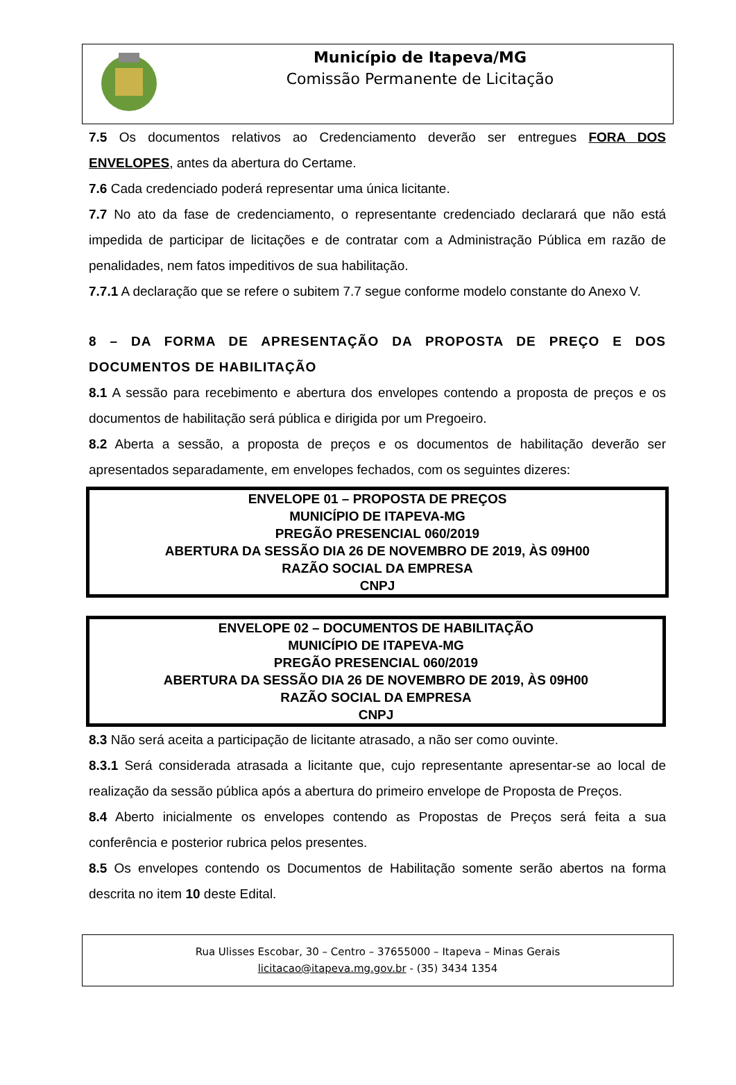Município de Itapeva/MG
Comissão Permanente de Licitação
7.5 Os documentos relativos ao Credenciamento deverão ser entregues FORA DOS ENVELOPES, antes da abertura do Certame.
7.6 Cada credenciado poderá representar uma única licitante.
7.7 No ato da fase de credenciamento, o representante credenciado declarará que não está impedida de participar de licitações e de contratar com a Administração Pública em razão de penalidades, nem fatos impeditivos de sua habilitação.
7.7.1 A declaração que se refere o subitem 7.7 segue conforme modelo constante do Anexo V.
8 – DA FORMA DE APRESENTAÇÃO DA PROPOSTA DE PREÇO E DOS DOCUMENTOS DE HABILITAÇÃO
8.1 A sessão para recebimento e abertura dos envelopes contendo a proposta de preços e os documentos de habilitação será pública e dirigida por um Pregoeiro.
8.2 Aberta a sessão, a proposta de preços e os documentos de habilitação deverão ser apresentados separadamente, em envelopes fechados, com os seguintes dizeres:
ENVELOPE 01 – PROPOSTA DE PREÇOS
MUNICÍPIO DE ITAPEVA-MG
PREGÃO PRESENCIAL 060/2019
ABERTURA DA SESSÃO DIA 26 DE NOVEMBRO DE 2019, ÀS 09H00
RAZÃO SOCIAL DA EMPRESA
CNPJ
ENVELOPE 02 – DOCUMENTOS DE HABILITAÇÃO
MUNICÍPIO DE ITAPEVA-MG
PREGÃO PRESENCIAL 060/2019
ABERTURA DA SESSÃO DIA 26 DE NOVEMBRO DE 2019, ÀS 09H00
RAZÃO SOCIAL DA EMPRESA
CNPJ
8.3 Não será aceita a participação de licitante atrasado, a não ser como ouvinte.
8.3.1 Será considerada atrasada a licitante que, cujo representante apresentar-se ao local de realização da sessão pública após a abertura do primeiro envelope de Proposta de Preços.
8.4 Aberto inicialmente os envelopes contendo as Propostas de Preços será feita a sua conferência e posterior rubrica pelos presentes.
8.5 Os envelopes contendo os Documentos de Habilitação somente serão abertos na forma descrita no item 10 deste Edital.
Rua Ulisses Escobar, 30 – Centro – 37655000 – Itapeva – Minas Gerais
licitacao@itapeva.mg.gov.br - (35) 3434 1354